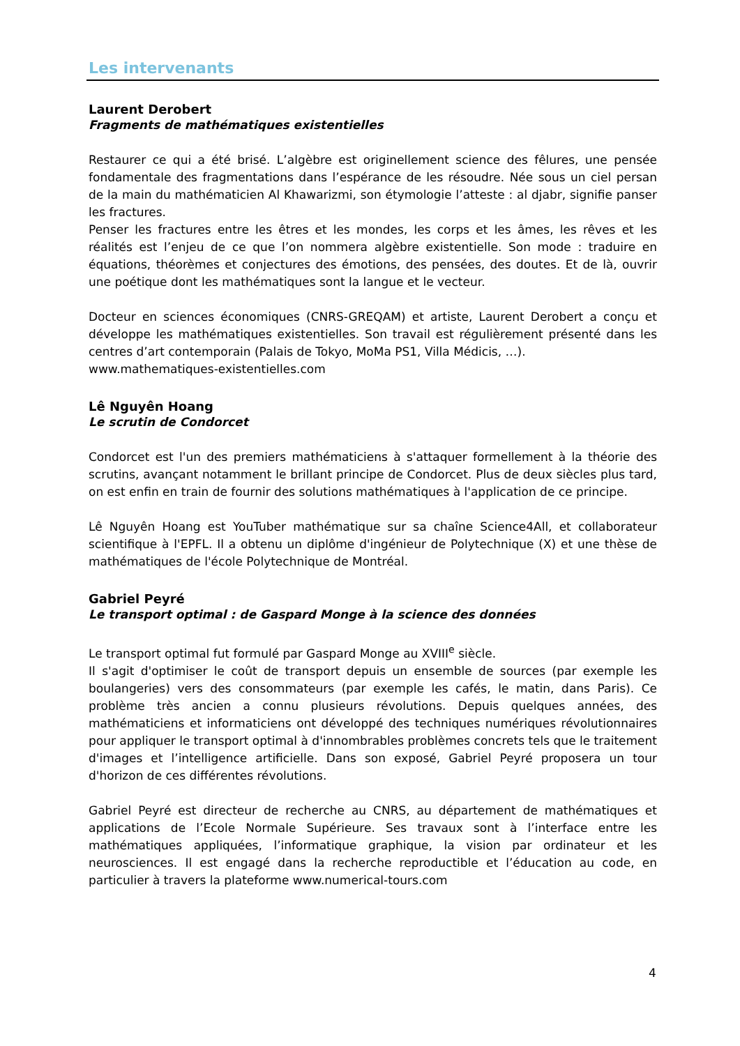Les intervenants
Laurent Derobert
Fragments de mathématiques existentielles
Restaurer ce qui a été brisé. L’algèbre est originellement science des fêlures, une pensée fondamentale des fragmentations dans l’espérance de les résoudre. Née sous un ciel persan de la main du mathématicien Al Khawarizmi, son étymologie l’atteste : al djabr, signifie panser les fractures.
Penser les fractures entre les êtres et les mondes, les corps et les âmes, les rêves et les réalités est l’enjeu de ce que l’on nommera algèbre existentielle. Son mode : traduire en équations, théorèmes et conjectures des émotions, des pensées, des doutes. Et de là, ouvrir une poétique dont les mathématiques sont la langue et le vecteur.
Docteur en sciences économiques (CNRS-GREQAM) et artiste, Laurent Derobert a conçu et développe les mathématiques existentielles. Son travail est régulièrement présenté dans les centres d’art contemporain (Palais de Tokyo, MoMa PS1, Villa Médicis, …).
www.mathematiques-existentielles.com
Lê Nguyên Hoang
Le scrutin de Condorcet
Condorcet est l'un des premiers mathématiciens à s'attaquer formellement à la théorie des scrutins, avançant notamment le brillant principe de Condorcet. Plus de deux siècles plus tard, on est enfin en train de fournir des solutions mathématiques à l'application de ce principe.
Lê Nguyên Hoang est YouTuber mathématique sur sa chaîne Science4All, et collaborateur scientifique à l'EPFL. Il a obtenu un diplôme d'ingénieur de Polytechnique (X) et une thèse de mathématiques de l'école Polytechnique de Montréal.
Gabriel Peyré
Le transport optimal : de Gaspard Monge à la science des données
Le transport optimal fut formulé par Gaspard Monge au XVIII<sup>e</sup> siècle.
Il s'agit d'optimiser le coût de transport depuis un ensemble de sources (par exemple les boulangeries) vers des consommateurs (par exemple les cafés, le matin, dans Paris). Ce problème très ancien a connu plusieurs révolutions. Depuis quelques années, des mathématiciens et informaticiens ont développé des techniques numériques révolutionnaires pour appliquer le transport optimal à d'innombrables problèmes concrets tels que le traitement d'images et l’intelligence artificielle. Dans son exposé, Gabriel Peyré proposera un tour d'horizon de ces différentes révolutions.
Gabriel Peyré est directeur de recherche au CNRS, au département de mathématiques et applications de l’Ecole Normale Supérieure. Ses travaux sont à l’interface entre les mathématiques appliquées, l’informatique graphique, la vision par ordinateur et les neurosciences. Il est engagé dans la recherche reproductible et l’éducation au code, en particulier à travers la plateforme www.numerical-tours.com
4